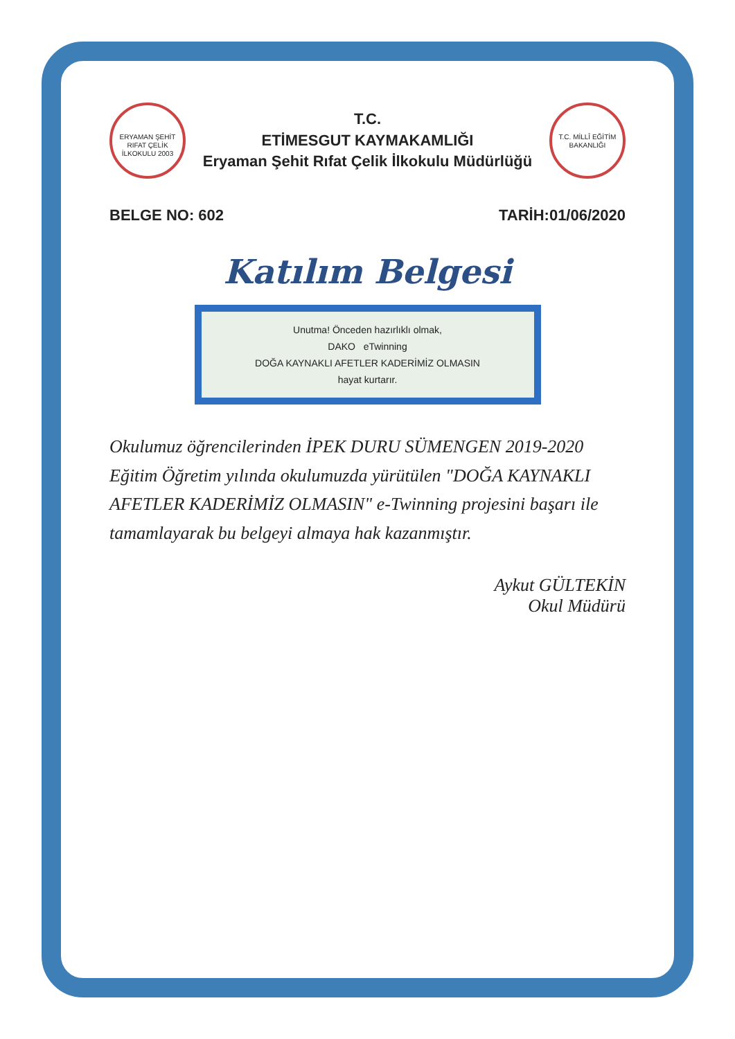ERYAMAN ŞEHİT RIFAT ÇELİK İLKOKULU 2003
T.C.
ETİMESGUT KAYMAKAMLIĞI
Eryaman Şehit Rıfat Çelik İlkokulu Müdürlüğü
T.C. MİLLÎ EĞİTİM BAKANLIĞI
BELGE NO: 602 TARİH:01/06/2020
Katılım Belgesi
Unutma! Önceden hazırlıklı olmak,
DAKO eTwinning
DOĞA KAYNAKLI AFETLER KADERİMİZ OLMASIN
hayat kurtarır.
Okulumuz öğrencilerinden İPEK DURU SÜMENGEN 2019-2020 Eğitim Öğretim yılında okulumuzda yürütülen "DOĞA KAYNAKLI AFETLER KADERİMİZ OLMASIN" e-Twinning projesini başarı ile tamamlayarak bu belgeyi almaya hak kazanmıştır.
Aykut GÜLTEKİN
Okul Müdürü